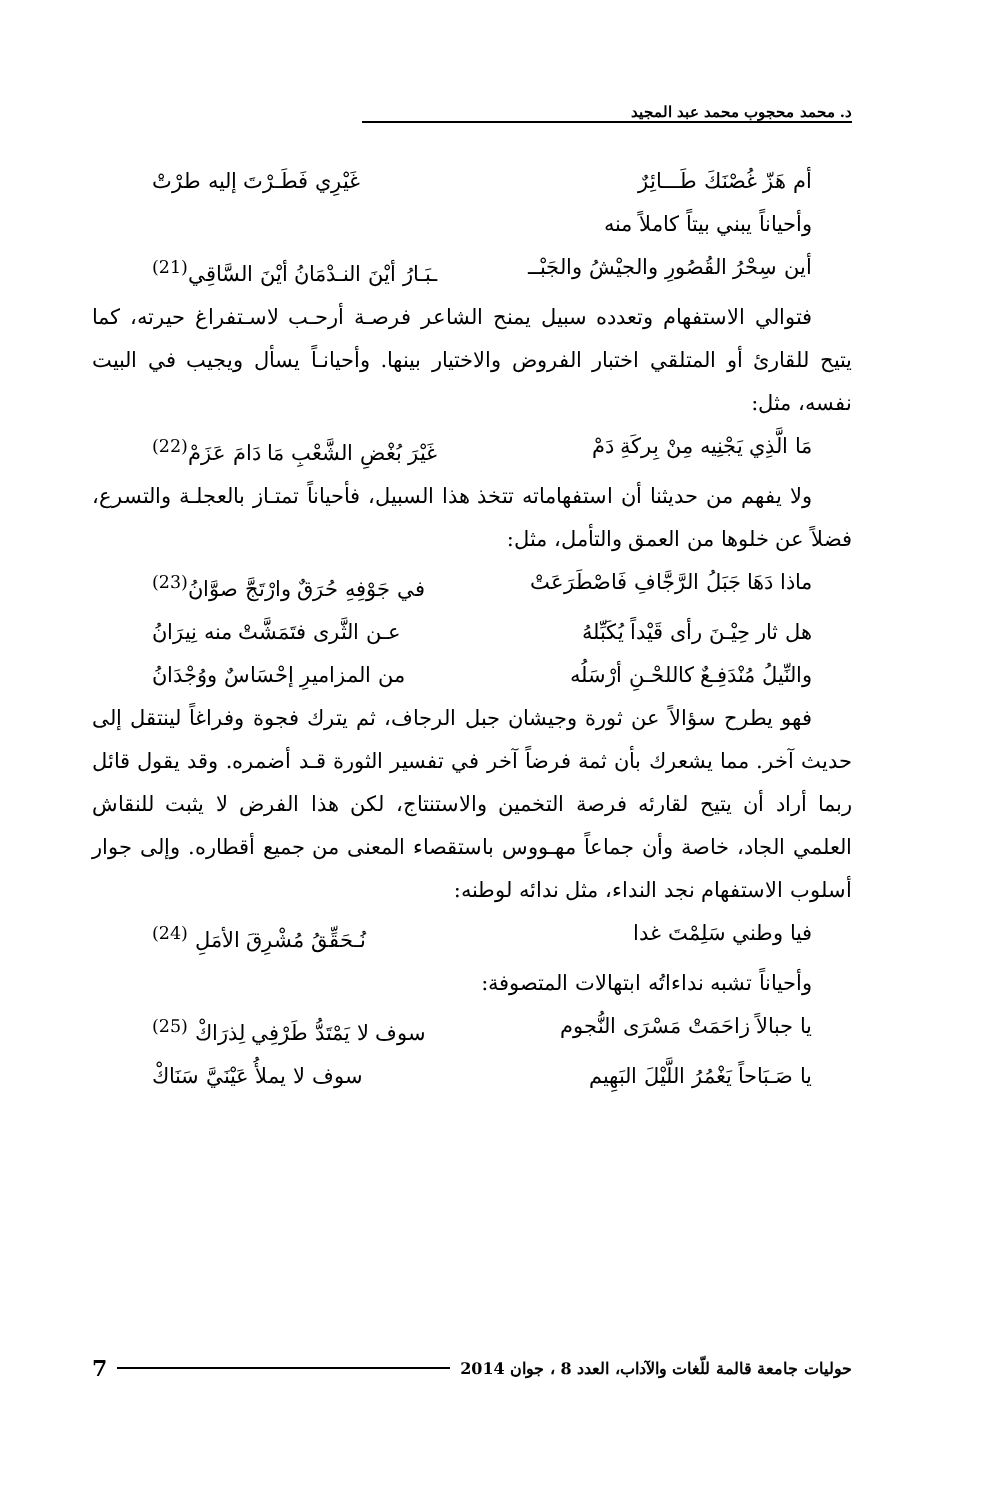د. محمد محجوب محمد عبد المجيد
أم هَزّ غُصْنَكَ طَـــائِرٌ غَيْرِي فَطَـرْتَ إليه طرْتْ
وأحياناً يبني بيتاً كاملاً منه
أين سِحْرُ القُصُورِ والجيْشُ والجَبْــ ـبَـارُ أيْنَ النـدْمَانُ أيْنَ السَّاقِي<sup>(21)</sup>
فتوالي الاستفهام وتعدده سبيل يمنح الشاعر فرصـة أرحـب لاسـتفراغ حيرته، كما يتيح للقارئ أو المتلقي اختبار الفروض والاختيار بينها. وأحيانـاً يسأل ويجيب في البيت نفسه، مثل:
مَا الَّذِي يَجْنِيه مِنْ بِركَةِ دَمْ غَيْرَ بُغْضِ الشَّعْبِ مَا دَامَ عَزَمْ<sup>(22)</sup>
ولا يفهم من حديثنا أن استفهاماته تتخذ هذا السبيل، فأحياناً تمتـاز بالعجلـة والتسرع، فضلاً عن خلوها من العمق والتأمل، مثل:
ماذا دَهَا جَبَلُ الرَّجَّافِ فَاصْطَرَعَتْ في جَوْفِهِ حُرَقٌ وارْتَجَّ صوَّانُ<sup>(23)</sup>
هل ثار حِيْـنَ رأى قَيْداً يُكَبِّلهُ عـن الثَّرى فتَمَشَّتْ منه نِيرَانُ
والنِّيلُ مُنْدَفِـعٌ كاللحْـنِ أرْسَلُه من المزاميرِ إحْسَاسٌ ووُجْدَانُ
فهو يطرح سؤالاً عن ثورة وجيشان جبل الرجاف، ثم يترك فجوة وفراغاً لينتقل إلى حديث آخر. مما يشعرك بأن ثمة فرضاً آخر في تفسير الثورة قـد أضمره. وقد يقول قائل ربما أراد أن يتيح لقارئه فرصة التخمين والاستنتاج، لكن هذا الفرض لا يثبت للنقاش العلمي الجاد، خاصة وأن جماعاً مهـووس باستقصاء المعنى من جميع أقطاره. وإلى جوار أسلوب الاستفهام نجد النداء، مثل ندائه لوطنه:
فيا وطني سَلِمْتَ غدا نُـحَقِّقُ مُشْرِقَ الأمَلِ <sup>(24)</sup>
وأحياناً تشبه نداءاتُه ابتهالات المتصوفة:
يا جبالاً زاحَمَتْ مَسْرَى النُّجوم سوف لا يَمْتَدُّ طَرْفِي لِذرَاكْ <sup>(25)</sup>
يا صَـبَاحاً يَغْمُرُ اللَّيْلَ البَهِيم سوف لا يملأُ عَيْنَيَّ سَنَاكْ
حوليات جامعة قالمة للّغات والآداب، العدد 8 ، جوان 2014 7